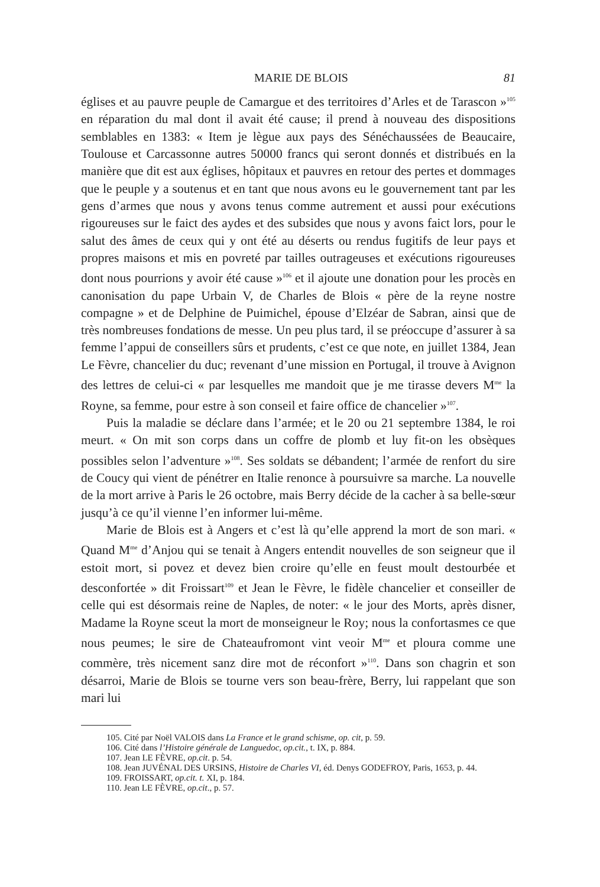MARIE DE BLOIS 81
églises et au pauvre peuple de Camargue et des territoires d’Arles et de Tarascon »<sup>105</sup> en réparation du mal dont il avait été cause; il prend à nouveau des dispositions semblables en 1383: « Item je lègue aux pays des Sénéchaussées de Beaucaire, Toulouse et Carcassonne autres 50000 francs qui seront donnés et distribués en la manière que dit est aux églises, hôpitaux et pauvres en retour des pertes et dommages que le peuple y a soutenus et en tant que nous avons eu le gouvernement tant par les gens d’armes que nous y avons tenus comme autrement et aussi pour exécutions rigoureuses sur le faict des aydes et des subsides que nous y avons faict lors, pour le salut des âmes de ceux qui y ont été au déserts ou rendus fugitifs de leur pays et propres maisons et mis en povreté par tailles outrageuses et exécutions rigoureuses dont nous pourrions y avoir été cause »<sup>106</sup> et il ajoute une donation pour les procès en canonisation du pape Urbain V, de Charles de Blois « père de la reyne nostre compagne » et de Delphine de Puimichel, épouse d’Elzéar de Sabran, ainsi que de très nombreuses fondations de messe. Un peu plus tard, il se préoccupe d’assurer à sa femme l’appui de conseillers sûrs et prudents, c’est ce que note, en juillet 1384, Jean Le Fèvre, chancelier du duc; revenant d’une mission en Portugal, il trouve à Avignon des lettres de celui-ci « par lesquelles me mandoit que je me tirasse devers M<sup>me</sup> la Royne, sa femme, pour estre à son conseil et faire office de chancelier »<sup>107</sup>.
Puis la maladie se déclare dans l’armée; et le 20 ou 21 septembre 1384, le roi meurt. « On mit son corps dans un coffre de plomb et luy fit-on les obsèques possibles selon l’adventure »<sup>108</sup>. Ses soldats se débandent; l’armée de renfort du sire de Coucy qui vient de pénétrer en Italie renonce à poursuivre sa marche. La nouvelle de la mort arrive à Paris le 26 octobre, mais Berry décide de la cacher à sa belle-sœur jusqu’à ce qu’il vienne l’en informer lui-même.
Marie de Blois est à Angers et c’est là qu’elle apprend la mort de son mari. « Quand M<sup>me</sup> d’Anjou qui se tenait à Angers entendit nouvelles de son seigneur que il estoit mort, si povez et devez bien croire qu’elle en feust moult destourbée et desconfortée » dit Froissart<sup>109</sup> et Jean le Fèvre, le fidèle chancelier et conseiller de celle qui est désormais reine de Naples, de noter: « le jour des Morts, après disner, Madame la Royne sceut la mort de monseigneur le Roy; nous la confortasmes ce que nous peumes; le sire de Chateaufromont vint veoir M<sup>me</sup> et ploura comme une commère, très nicement sanz dire mot de réconfort »<sup>110</sup>. Dans son chagrin et son désarroi, Marie de Blois se tourne vers son beau-frère, Berry, lui rappelant que son mari lui
105. Cité par Noël VALOIS dans La France et le grand schisme, op. cit, p. 59.
106. Cité dans l’Histoire générale de Languedoc, op.cit., t. IX, p. 884.
107. Jean LE FÈVRE, op.cit. p. 54.
108. Jean JUVÉNAL DES URSINS, Histoire de Charles VI, éd. Denys GODEFROY, Paris, 1653, p. 44.
109. FROISSART, op.cit. t. XI, p. 184.
110. Jean LE FÈVRE, op.cit., p. 57.